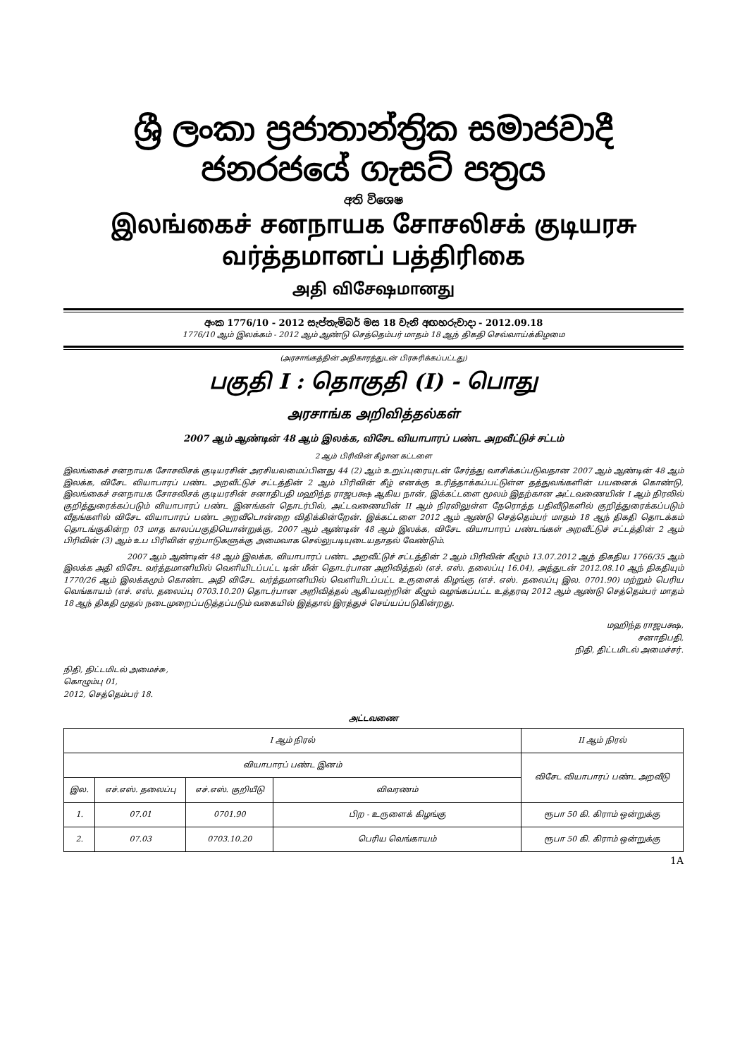ශ්‍රී ලංකා ප්‍රජාතාන්ත්‍රික සමාජවාදී ජනරජයේ ගැසට් පත්‍රය
අති විශෙෂ
இலங்கைச் சனநாயக சோசலிசக் குடியரசு வர்த்தமானப் பத்திரிகை
அதி விசேஷமானது
අංක 1776/10 - 2012 සැප්තැම්බර් මස 18 වැනි අඟහරුවාදා - 2012.09.18
1776/10 ஆம் இலக்கம் - 2012 ஆம் ஆண்டு செத்தெம்பர் மாதம் 18 ஆந் திகதி செவ்வாய்க்கிழமை
(அரசாங்கத்தின் அதிகாரத்துடன் பிரசுரிக்கப்பட்டது)
பகுதி I : தொகுதி (I) - பொது
அரசாங்க அறிவித்தல்கள்
2007 ஆம் ஆண்டின் 48 ஆம் இலக்க, விசேட வியாபாரப் பண்ட அறவீட்டுச் சட்டம்
2 ஆம் பிரிவின் கீழான கட்டளை
இலங்கைச் சனநாயக சோசலிசக் குடியரசின் அரசியலமைப்பினது 44 (2) ஆம் உறுப்புரையுடன் சேர்த்து வாசிக்கப்படுவதான 2007 ஆம் ஆண்டின் 48 ஆம் இலக்க, விசேட வியாபாரப் பண்ட அறவீட்டுச் சட்டத்தின் 2 ஆம் பிரிவின் கீழ் எனக்கு உரித்தாக்கப்பட்டுள்ள தத்துவங்களின் பயனைக் கொண்டு, இலங்கைச் சனநாயக சோசலிசக் குடியரசின் சனாதிபதி மஹிந்த ராஜபக்ஷ ஆகிய நான், இக்கட்டளை மூலம் இதற்கான அட்டவணையின் I ஆம் நிரலில் குறித்துரைக்கப்படும் வியாபாரப் பண்ட இனங்கள் தொடர்பில், அட்டவணையின் II ஆம் நிரலிலுள்ள நேரொத்த பதிவீடுகளில் குறித்துரைக்கப்படும் வீதங்களில் விசேட வியாபாரப் பண்ட அறவீடொன்றை விதிக்கின்றேன். இக்கட்டளை 2012 ஆம் ஆண்டு செத்தெம்பர் மாதம் 18 ஆந் திகதி தொடக்கம் தொடங்குகின்ற 03 மாத காலப்பகுதியொன்றுக்கு, 2007 ஆம் ஆண்டின் 48 ஆம் இலக்க, விசேட வியாபாரப் பண்டங்கள் அறவீட்டுச் சட்டத்தின் 2 ஆம் பிரிவின் (3) ஆம் உப பிரிவின் ஏற்பாடுகளுக்கு அமைவாக செல்லுபடியுடையதாதல் வேண்டும்.
2007 ஆம் ஆண்டின் 48 ஆம் இலக்க, வியாபாரப் பண்ட அறவீட்டுச் சட்டத்தின் 2 ஆம் பிரிவின் கீழும் 13.07.2012 ஆந் திகதிய 1766/35 ஆம் இலக்க அதி விசேட வர்த்தமானியில் வெளியிடப்பட்ட டின் மீன் தொடர்பான அறிவித்தல் (எச். எஸ். தலைப்பு 16.04), அத்துடன் 2012.08.10 ஆந் திகதியும் 1770/26 ஆம் இலக்கமும் கொண்ட அதி விசேட வர்த்தமானியில் வெளியிடப்பட்ட உருளைக் கிழங்கு (எச். எஸ். தலைப்பு இல. 0701.90) மற்றும் பெரிய வெங்காயம் (எச். எஸ். தலைப்பு 0703.10.20) தொடர்பான அறிவித்தல் ஆகியவற்றின் கீழும் வழங்கப்பட்ட உத்தரவு 2012 ஆம் ஆண்டு செத்தெம்பர் மாதம் 18 ஆந் திகதி முதல் நடைமுறைப்படுத்தப்படும் வகையில் இத்தால் இரத்துச் செய்யப்படுகின்றது.
மஹிந்த ராஜபக்ஷ,
சனாதிபதி,
நிதி, திட்டமிடல் அமைச்சர்.
நிதி, திட்டமிடல் அமைச்சு,
கொழும்பு 01,
2012, செத்தெம்பர் 18.
அட்டவணை
| I ஆம் நிரல் | | | | II ஆம் நிரல் |
| --- | --- | --- | --- | --- |
| வியாபாரப் பண்ட இனம் | | | | விசேட வியாபாரப் பண்ட அறவீடு |
| இல. | எச்.எஸ். தலைப்பு | எச்.எஸ். குறியீடு | விவரணம் | |
| 1. | 07.01 | 0701.90 | பிற - உருளைக் கிழங்கு | ரூபா 50 கி. கிராம் ஒன்றுக்கு |
| 2. | 07.03 | 0703.10.20 | பெரிய வெங்காயம் | ரூபா 50 கி. கிராம் ஒன்றுக்கு |
1A